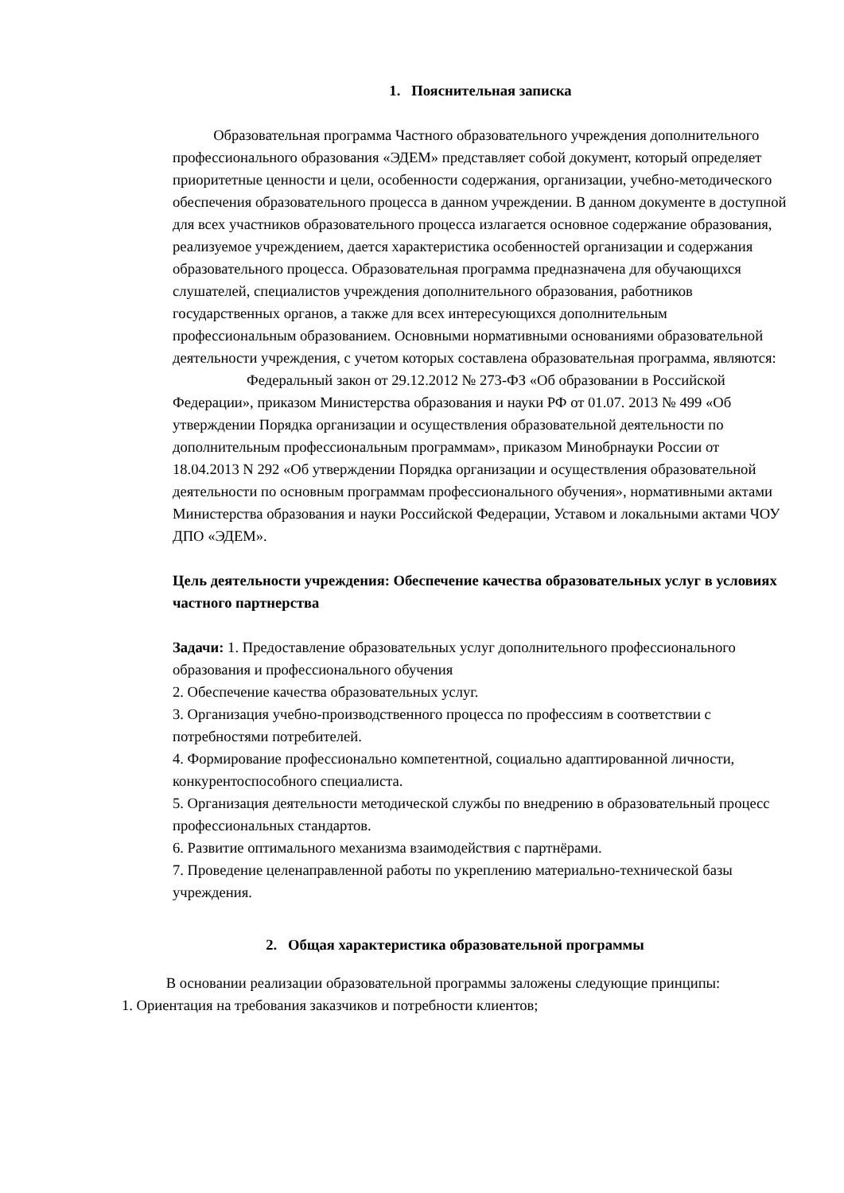1. Пояснительная записка
Образовательная программа Частного образовательного учреждения дополнительного профессионального образования «ЭДЕМ» представляет собой документ, который определяет приоритетные ценности и цели, особенности содержания, организации, учебно-методического обеспечения образовательного процесса в данном учреждении. В данном документе в доступной для всех участников образовательного процесса излагается основное содержание образования, реализуемое учреждением, дается характеристика особенностей организации и содержания образовательного процесса. Образовательная программа предназначена для обучающихся слушателей, специалистов учреждения дополнительного образования, работников государственных органов, а также для всех интересующихся дополнительным профессиональным образованием. Основными нормативными основаниями образовательной деятельности учреждения, с учетом которых составлена образовательная программа, являются:
Федеральный закон от 29.12.2012 № 273-ФЗ «Об образовании в Российской Федерации», приказом Министерства образования и науки РФ от 01.07. 2013 № 499 «Об утверждении Порядка организации и осуществления образовательной деятельности по дополнительным профессиональным программам», приказом Минобрнауки России от 18.04.2013 N 292 «Об утверждении Порядка организации и осуществления образовательной деятельности по основным программам профессионального обучения», нормативными актами Министерства образования и науки Российской Федерации, Уставом и локальными актами ЧОУ ДПО «ЭДЕМ».
Цель деятельности учреждения: Обеспечение качества образовательных услуг в условиях частного партнерства
Задачи: 1. Предоставление образовательных услуг дополнительного профессионального образования и профессионального обучения
2. Обеспечение качества образовательных услуг.
3. Организация учебно-производственного процесса по профессиям в соответствии с потребностями потребителей.
4. Формирование профессионально компетентной, социально адаптированной личности, конкурентоспособного специалиста.
5. Организация деятельности методической службы по внедрению в образовательный процесс профессиональных стандартов.
6. Развитие оптимального механизма взаимодействия с партнёрами.
7. Проведение целенаправленной работы по укреплению материально-технической базы учреждения.
2. Общая характеристика образовательной программы
В основании реализации образовательной программы заложены следующие принципы:
1. Ориентация на требования заказчиков и потребности клиентов;